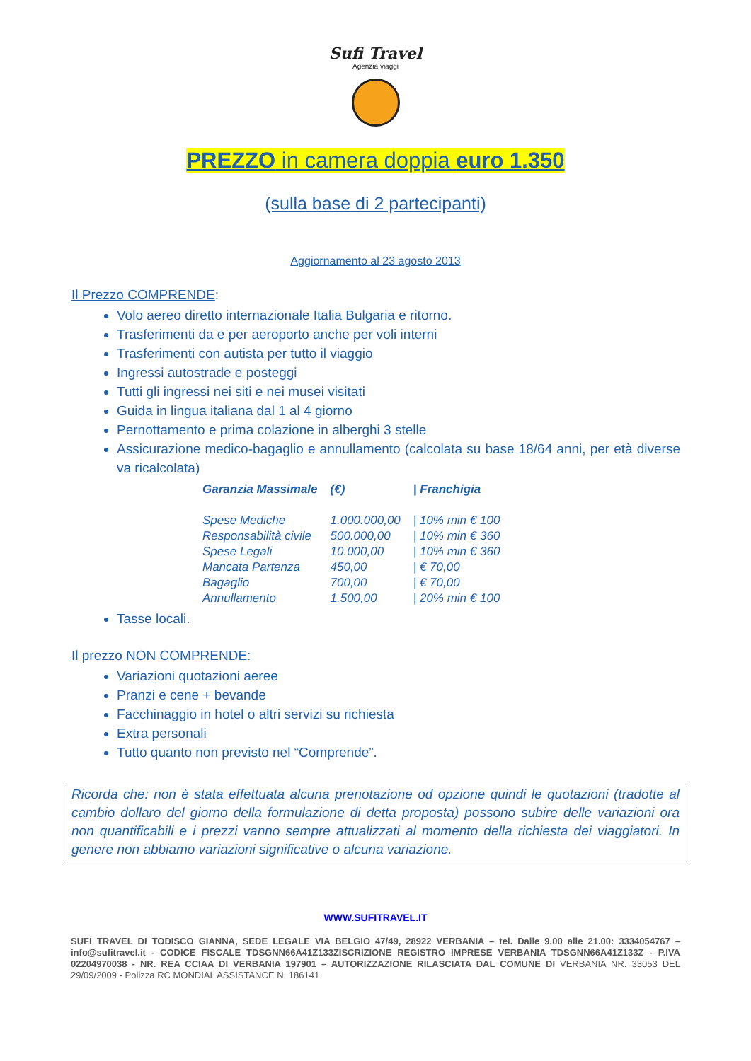Sufi Travel
Agenzia viaggi
PREZZO in camera doppia euro 1.350
(sulla base di 2 partecipanti)
Aggiornamento al 23 agosto 2013
Il Prezzo COMPRENDE:
Volo aereo diretto internazionale Italia Bulgaria e ritorno.
Trasferimenti da e per aeroporto anche per voli interni
Trasferimenti con autista per tutto il viaggio
Ingressi autostrade e posteggi
Tutti gli ingressi nei siti e nei musei visitati
Guida in lingua italiana dal 1 al 4 giorno
Pernottamento e prima colazione in alberghi 3 stelle
Assicurazione medico-bagaglio e annullamento (calcolata su base 18/64 anni, per età diverse va ricalcolata)
| Garanzia Massimale | (€) | / Franchigia |
| --- | --- | --- |
| Spese Mediche | 1.000.000,00 | / 10% min € 100 |
| Responsabilità civile | 500.000,00 | / 10% min € 360 |
| Spese Legali | 10.000,00 | / 10% min € 360 |
| Mancata Partenza | 450,00 | / € 70,00 |
| Bagaglio | 700,00 | / € 70,00 |
| Annullamento | 1.500,00 | / 20% min € 100 |
Tasse locali.
Il prezzo NON COMPRENDE:
Variazioni quotazioni aeree
Pranzi e cene + bevande
Facchinaggio in hotel o altri servizi su richiesta
Extra personali
Tutto quanto non previsto nel “Comprende”.
Ricorda che: non è stata effettuata alcuna prenotazione od opzione quindi le quotazioni (tradotte al cambio dollaro del giorno della formulazione di detta proposta) possono subire delle variazioni ora non quantificabili e i prezzi vanno sempre attualizzati al momento della richiesta dei viaggiatori. In genere non abbiamo variazioni significative o alcuna variazione.
WWW.SUFITRAVEL.IT
SUFI TRAVEL DI TODISCO GIANNA, SEDE LEGALE VIA BELGIO 47/49, 28922 VERBANIA – tel. Dalle 9.00 alle 21.00: 3334054767 –info@sufitravel.it - CODICE FISCALE TDSGNN66A41Z133ZISCRIZIONE REGISTRO IMPRESE VERBANIA TDSGNN66A41Z133Z - P.IVA 02204970038 - NR. REA CCIAA DI VERBANIA 197901 – AUTORIZZAZIONE RILASCIATA DAL COMUNE DI VERBANIA NR. 33053 DEL 29/09/2009 - Polizza RC MONDIAL ASSISTANCE N. 186141